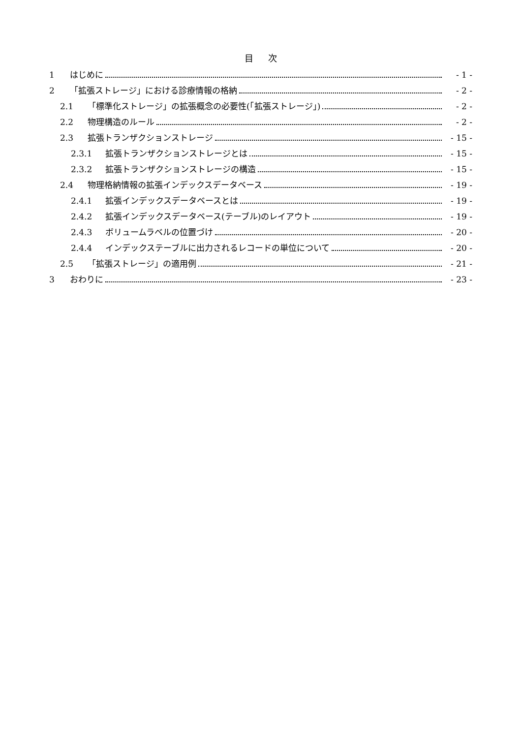目次
1 はじめに - 1 -
2 「拡張ストレージ」における診療情報の格納 - 2 -
2.1 「標準化ストレージ」の拡張概念の必要性(「拡張ストレージ」) - 2 -
2.2 物理構造のルール - 2 -
2.3 拡張トランザクションストレージ - 15 -
2.3.1 拡張トランザクションストレージとは - 15 -
2.3.2 拡張トランザクションストレージの構造 - 15 -
2.4 物理格納情報の拡張インデックスデータベース - 19 -
2.4.1 拡張インデックスデータベースとは - 19 -
2.4.2 拡張インデックスデータベース(テーブル)のレイアウト - 19 -
2.4.3 ボリュームラベルの位置づけ - 20 -
2.4.4 インデックステーブルに出力されるレコードの単位について - 20 -
2.5 「拡張ストレージ」の適用例 - 21 -
3 おわりに - 23 -